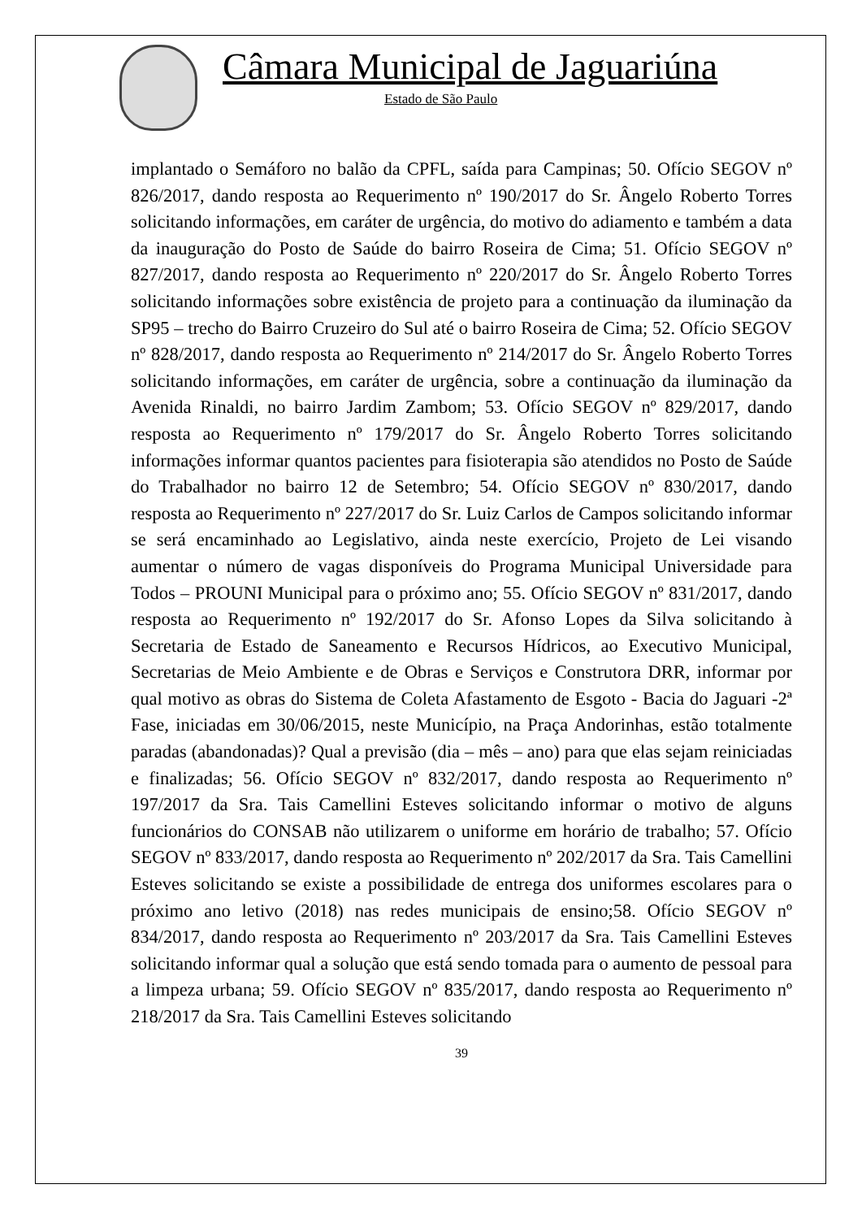Câmara Municipal de Jaguariúna
Estado de São Paulo
implantado o Semáforo no balão da CPFL, saída para Campinas; 50. Ofício SEGOV nº 826/2017, dando resposta ao Requerimento nº 190/2017 do Sr. Ângelo Roberto Torres solicitando informações, em caráter de urgência, do motivo do adiamento e também a data da inauguração do Posto de Saúde do bairro Roseira de Cima; 51. Ofício SEGOV nº 827/2017, dando resposta ao Requerimento nº 220/2017 do Sr. Ângelo Roberto Torres solicitando informações sobre existência de projeto para a continuação da iluminação da SP95 – trecho do Bairro Cruzeiro do Sul até o bairro Roseira de Cima; 52. Ofício SEGOV nº 828/2017, dando resposta ao Requerimento nº 214/2017 do Sr. Ângelo Roberto Torres solicitando informações, em caráter de urgência, sobre a continuação da iluminação da Avenida Rinaldi, no bairro Jardim Zambom; 53. Ofício SEGOV nº 829/2017, dando resposta ao Requerimento nº 179/2017 do Sr. Ângelo Roberto Torres solicitando informações informar quantos pacientes para fisioterapia são atendidos no Posto de Saúde do Trabalhador no bairro 12 de Setembro; 54. Ofício SEGOV nº 830/2017, dando resposta ao Requerimento nº 227/2017 do Sr. Luiz Carlos de Campos solicitando informar se será encaminhado ao Legislativo, ainda neste exercício, Projeto de Lei visando aumentar o número de vagas disponíveis do Programa Municipal Universidade para Todos – PROUNI Municipal para o próximo ano; 55. Ofício SEGOV nº 831/2017, dando resposta ao Requerimento nº 192/2017 do Sr. Afonso Lopes da Silva solicitando à Secretaria de Estado de Saneamento e Recursos Hídricos, ao Executivo Municipal, Secretarias de Meio Ambiente e de Obras e Serviços e Construtora DRR, informar por qual motivo as obras do Sistema de Coleta Afastamento de Esgoto - Bacia do Jaguari -2ª Fase, iniciadas em 30/06/2015, neste Município, na Praça Andorinhas, estão totalmente paradas (abandonadas)? Qual a previsão (dia – mês – ano) para que elas sejam reiniciadas e finalizadas; 56. Ofício SEGOV nº 832/2017, dando resposta ao Requerimento nº 197/2017 da Sra. Tais Camellini Esteves solicitando informar o motivo de alguns funcionários do CONSAB não utilizarem o uniforme em horário de trabalho; 57. Ofício SEGOV nº 833/2017, dando resposta ao Requerimento nº 202/2017 da Sra. Tais Camellini Esteves solicitando se existe a possibilidade de entrega dos uniformes escolares para o próximo ano letivo (2018) nas redes municipais de ensino;58. Ofício SEGOV nº 834/2017, dando resposta ao Requerimento nº 203/2017 da Sra. Tais Camellini Esteves solicitando informar qual a solução que está sendo tomada para o aumento de pessoal para a limpeza urbana; 59. Ofício SEGOV nº 835/2017, dando resposta ao Requerimento nº 218/2017 da Sra. Tais Camellini Esteves solicitando
39